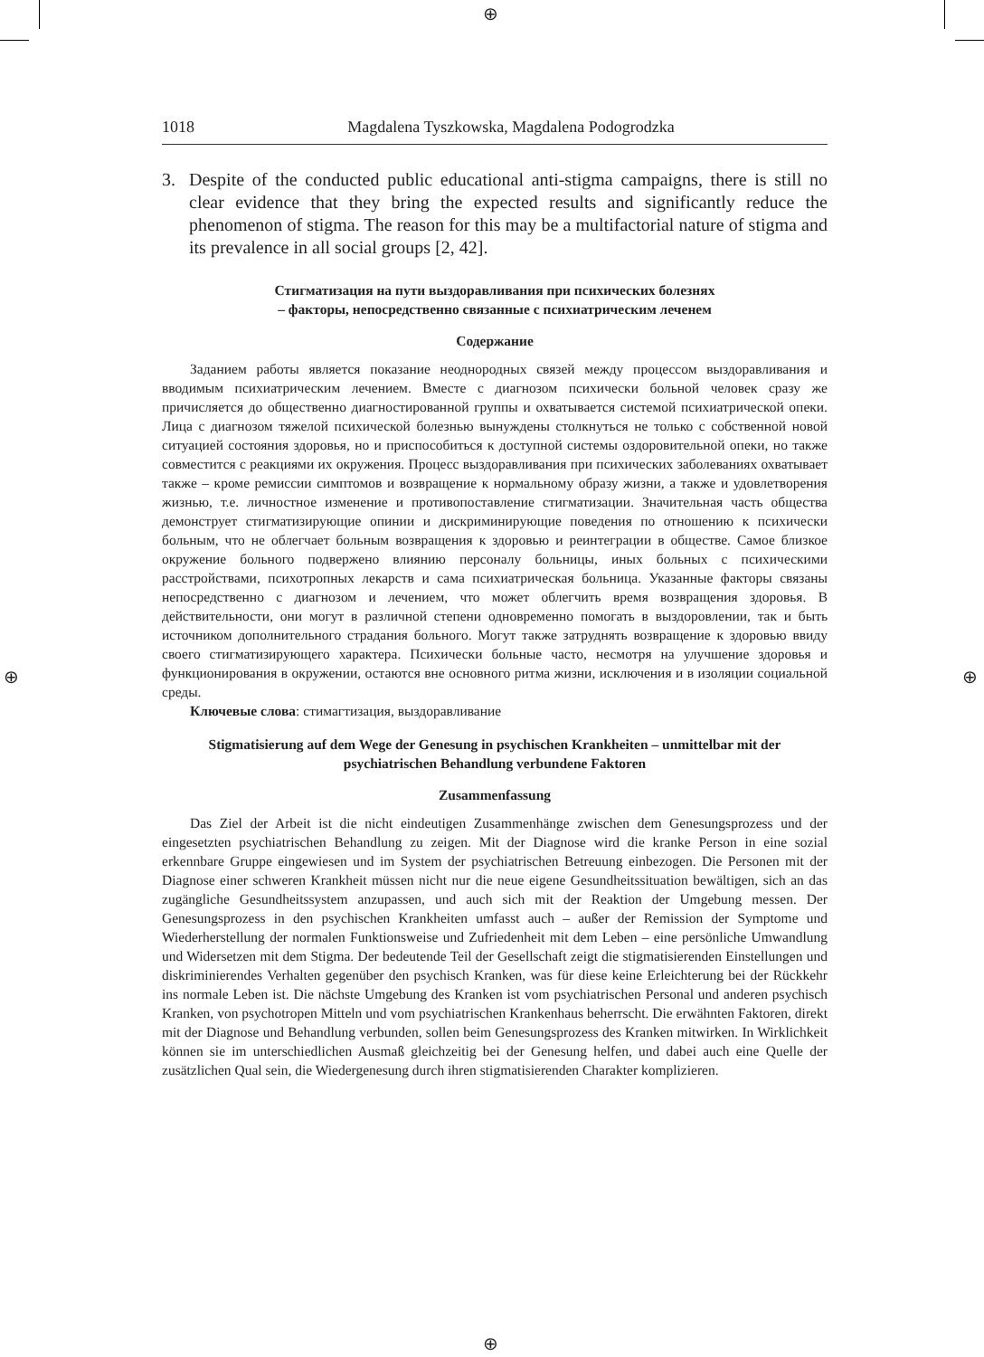⊕
⊕
⊕ ⊕
1018 Magdalena Tyszkowska, Magdalena Podogrodzka
3. Despite of the conducted public educational anti-stigma campaigns, there is still no clear evidence that they bring the expected results and significantly reduce the phenomenon of stigma. The reason for this may be a multifactorial nature of stigma and its prevalence in all social groups [2, 42].
Стигматизация на пути выздоравливания при психических болезнях
– факторы, непосредственно связанные с психиатрическим леченем
Содержание
Заданием работы является показание неоднородных связей между процессом выздоравливания и вводимым психиатрическим лечением. Вместе с диагнозом психически больной человек сразу же причисляется до общественно диагностированной группы и охватывается системой психиатрической опеки. Лица с диагнозом тяжелой психической болезнью вынуждены столкнуться не только с собственной новой ситуацией состояния здоровья, но и приспособиться к доступной системы оздоровительной опеки, но также совместится с реакциями их окружения. Процесс выздоравливания при психических заболеваниях охватывает также – кроме ремиссии симптомов и возвращение к нормальному образу жизни, а также и удовлетворения жизнью, т.е. личностное изменение и противопоставление стигматизации. Значительная часть общества демонструет стигматизирующие опинии и дискриминирующие поведения по отношению к психически больным, что не облегчает больным возвращения к здоровью и реинтеграции в обществе. Самое близкое окружение больного подвержено влиянию персоналу больницы, иных больных с психическими расстройствами, психотропных лекарств и сама психиатрическая больница. Указанные факторы связаны непосредственно с диагнозом и лечением, что может облегчить время возвращения здоровья. В действительности, они могут в различной степени одновременно помогать в выздоровлении, так и быть источником дополнительного страдания больного. Могут также затруднять возвращение к здоровью ввиду своего стигматизирующего характера. Психически больные часто, несмотря на улучшение здоровья и функционирования в окружении, остаются вне основного ритма жизни, исключения и в изоляции социальной среды.
Ключевые слова: стимагтизация, выздоравливание
Stigmatisierung auf dem Wege der Genesung in psychischen Krankheiten – unmittelbar mit der psychiatrischen Behandlung verbundene Faktoren
Zusammenfassung
Das Ziel der Arbeit ist die nicht eindeutigen Zusammenhänge zwischen dem Genesungsprozess und der eingesetzten psychiatrischen Behandlung zu zeigen. Mit der Diagnose wird die kranke Person in eine sozial erkennbare Gruppe eingewiesen und im System der psychiatrischen Betreuung einbezogen. Die Personen mit der Diagnose einer schweren Krankheit müssen nicht nur die neue eigene Gesundheitssituation bewältigen, sich an das zugängliche Gesundheitssystem anzupassen, und auch sich mit der Reaktion der Umgebung messen. Der Genesungsprozess in den psychischen Krankheiten umfasst auch – außer der Remission der Symptome und Wiederherstellung der normalen Funktionsweise und Zufriedenheit mit dem Leben – eine persönliche Umwandlung und Widersetzen mit dem Stigma. Der bedeutende Teil der Gesellschaft zeigt die stigmatisierenden Einstellungen und diskriminierendes Verhalten gegenüber den psychisch Kranken, was für diese keine Erleichterung bei der Rückkehr ins normale Leben ist. Die nächste Umgebung des Kranken ist vom psychiatrischen Personal und anderen psychisch Kranken, von psychotropen Mitteln und vom psychiatrischen Krankenhaus beherrscht. Die erwähnten Faktoren, direkt mit der Diagnose und Behandlung verbunden, sollen beim Genesungsprozess des Kranken mitwirken. In Wirklichkeit können sie im unterschiedlichen Ausmaß gleichzeitig bei der Genesung helfen, und dabei auch eine Quelle der zusätzlichen Qual sein, die Wiedergenesung durch ihren stigmatisierenden Charakter komplizieren.